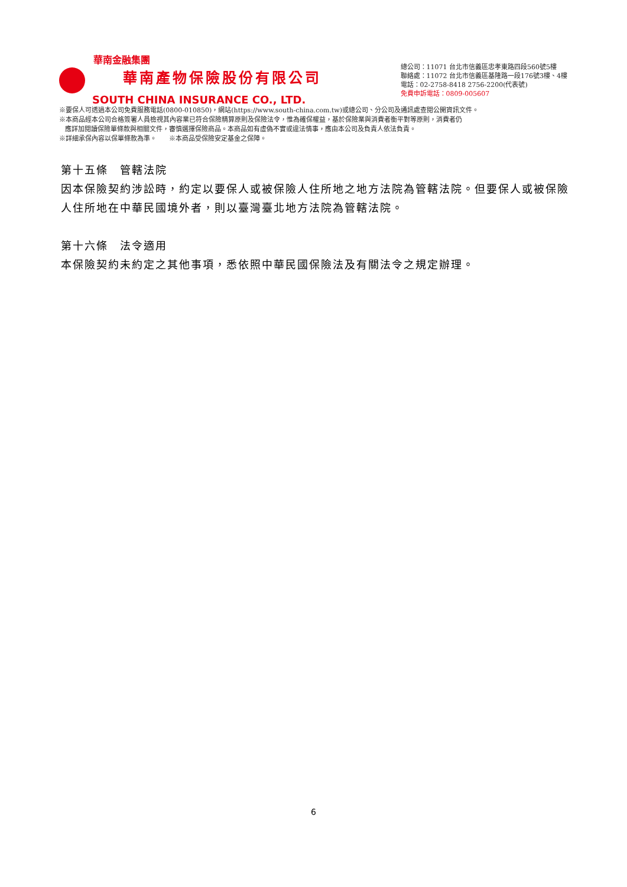華南金融集團
華南產物保險股份有限公司
SOUTH CHINA INSURANCE CO., LTD.
總公司：11071 台北市信義區忠孝東路四段560號5樓
聯絡處：11072 台北市信義區基隆路一段176號3樓、4樓
電話：02-2758-8418 2756-2200(代表號)
免費申訴電話：0809-005607
※要保人可透過本公司免費服務電話(0800-010850)，網站(https://www.south-china.com.tw)或總公司、分公司及通訊處查閱公開資訊文件。
※本商品經本公司合格簽署人員檢視其內容業已符合保險精算原則及保險法令，惟為確保權益，基於保險業與消費者衡平對等原則，消費者仍
應詳加閱讀保險單條款與相關文件，審慎選擇保險商品。本商品如有虛偽不實或違法情事，應由本公司及負責人依法負責。
※詳細承保內容以保單條款為準。 ※本商品受保險安定基金之保障。
第十五條　管轄法院
因本保險契約涉訟時，約定以要保人或被保險人住所地之地方法院為管轄法院。但要保人或被保險人住所地在中華民國境外者，則以臺灣臺北地方法院為管轄法院。
第十六條　法令適用
本保險契約未約定之其他事項，悉依照中華民國保險法及有關法令之規定辦理。
6